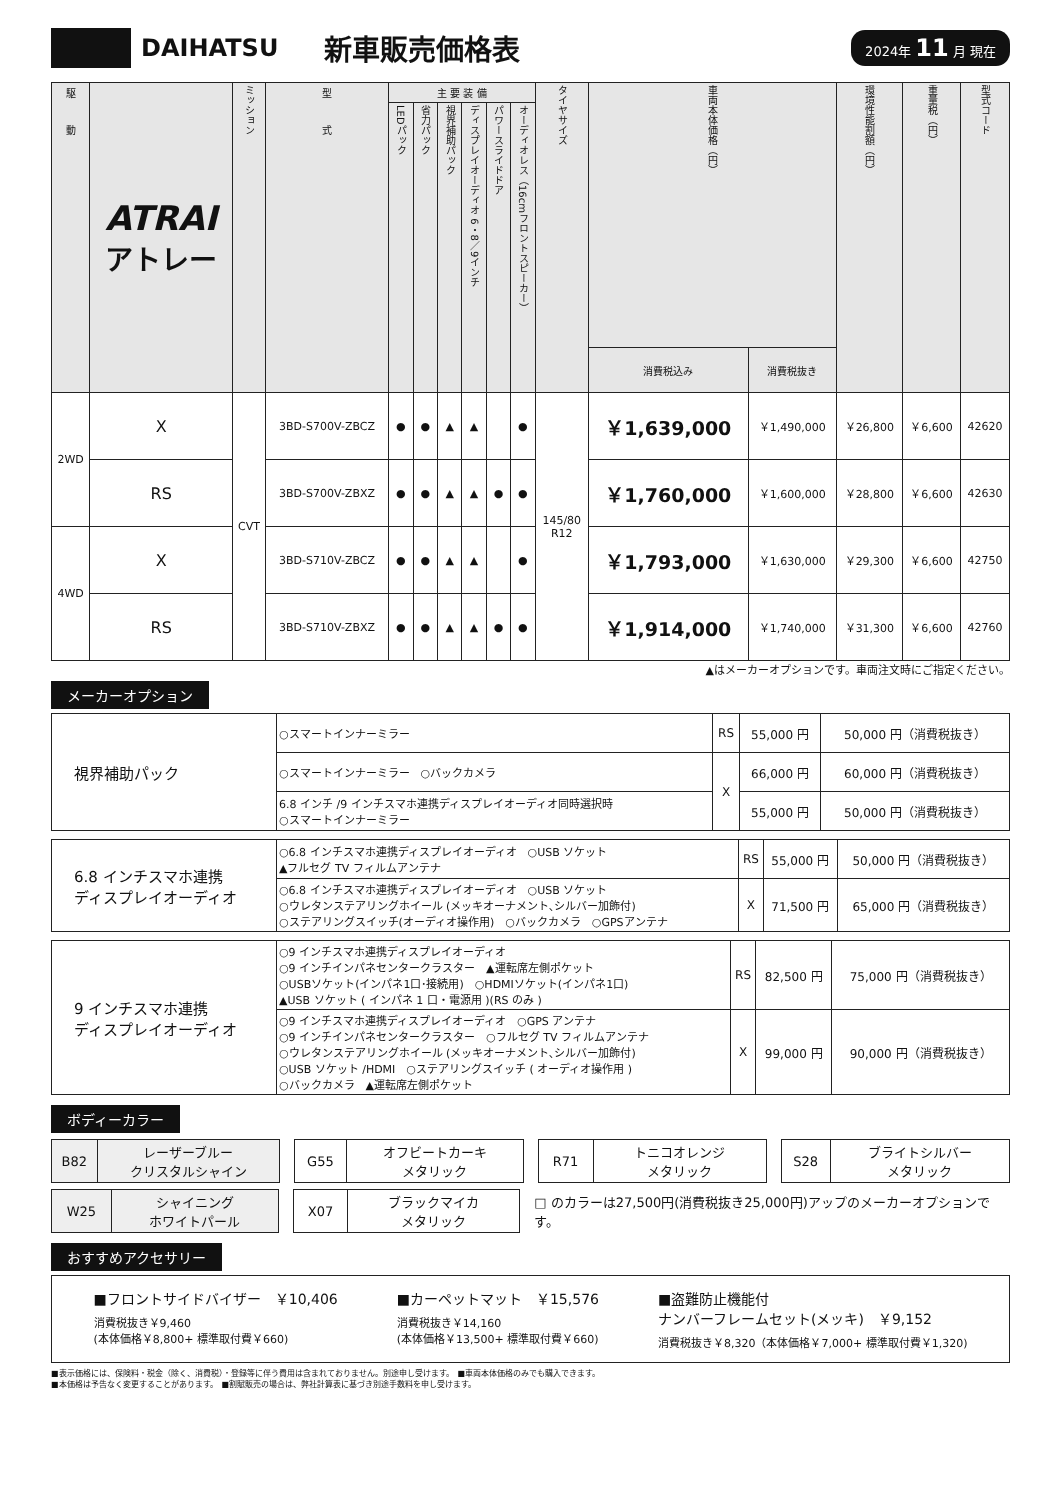DAIHATSU 新車販売価格表
2024年 11 月 現在
| 駆 動 | ATRAI アトレー | ミッション | 型 式 | 主 要 装 備 | | | | | | タイヤサイズ | 車両本体価格（円） | | 環境性能割額（円） | 重量税（円） | 型式コード |
| --- | --- | --- | --- | --- | --- | --- | --- | --- | --- | --- | --- | --- | --- | --- | --- |
| | | | | LEDパック | 省力パック | 視界補助パック | ディスプレイオーディオ 6・8／9インチ | パワースライドドア | オーディオレス（16cmフロントスピーカー） | | | | | | |
| | | | | | | | | | | | 消費税込み | 消費税抜き | | | |
| 2WD | X | CVT | 3BD-S700V-ZBCZ | ● | ● | ▲ | ▲ | | ● | 145/80 R12 | ￥1,639,000 | ￥1,490,000 | ￥26,800 | ￥6,600 | 42620 |
| | RS | | 3BD-S700V-ZBXZ | ● | ● | ▲ | ▲ | ● | ● | | ￥1,760,000 | ￥1,600,000 | ￥28,800 | ￥6,600 | 42630 |
| 4WD | X | | 3BD-S710V-ZBCZ | ● | ● | ▲ | ▲ | | ● | | ￥1,793,000 | ￥1,630,000 | ￥29,300 | ￥6,600 | 42750 |
| | RS | | 3BD-S710V-ZBXZ | ● | ● | ▲ | ▲ | ● | ● | | ￥1,914,000 | ￥1,740,000 | ￥31,300 | ￥6,600 | 42760 |
▲はメーカーオプションです。車両注文時にご指定ください。
メーカーオプション
| 視界補助パック | ○スマートインナーミラー | RS | 55,000 円 | 50,000 円（消費税抜き） |
| | ○スマートインナーミラー ○バックカメラ | X | 66,000 円 | 60,000 円（消費税抜き） |
| | 6.8 インチ /9 インチスマホ連携ディスプレイオーディオ同時選択時 ○スマートインナーミラー | | 55,000 円 | 50,000 円（消費税抜き） |
| 6.8 インチスマホ連携 ディスプレイオーディオ | ○6.8 インチスマホ連携ディスプレイオーディオ ○USB ソケット ▲フルセグ TV フィルムアンテナ | RS | 55,000 円 | 50,000 円（消費税抜き） |
| | ○6.8 インチスマホ連携ディスプレイオーディオ ○USB ソケット ○ウレタンステアリングホイール (メッキオーナメント､シルバー加飾付) ○ステアリングスイッチ(オーディオ操作用) ○バックカメラ ○GPSアンテナ | X | 71,500 円 | 65,000 円（消費税抜き） |
| 9 インチスマホ連携 ディスプレイオーディオ | ○9 インチスマホ連携ディスプレイオーディオ ○9 インチインパネセンタークラスター ▲運転席左側ポケット ○USBソケット(インパネ1口･接続用) ○HDMIソケット(インパネ1口) ▲USB ソケット ( インパネ 1 口・電源用 )(RS のみ ) | RS | 82,500 円 | 75,000 円（消費税抜き） |
| | ○9 インチスマホ連携ディスプレイオーディオ ○GPS アンテナ ○9 インチインパネセンタークラスター ○フルセグ TV フィルムアンテナ ○ウレタンステアリングホイール (メッキオーナメント､シルバー加飾付) ○USB ソケット /HDMI ○ステアリングスイッチ ( オーディオ操作用 ) ○バックカメラ ▲運転席左側ポケット | X | 99,000 円 | 90,000 円（消費税抜き） |
ボディーカラー
| B82 | レーザーブルー クリスタルシャイン |
| G55 | オフビートカーキ メタリック |
| R71 | トニコオレンジ メタリック |
| S28 | ブライトシルバー メタリック |
| W25 | シャイニング ホワイトパール |
| X07 | ブラックマイカ メタリック |
□ のカラーは27,500円(消費税抜き25,000円)アップのメーカーオプションです。
おすすめアクセサリー
■フロントサイドバイザー　￥10,406
消費税抜き￥9,460
(本体価格￥8,800+ 標準取付費￥660)
■カーペットマット　￥15,576
消費税抜き￥14,160
(本体価格￥13,500+ 標準取付費￥660)
■盗難防止機能付
ナンバーフレームセット(メッキ)　￥9,152
消費税抜き￥8,320（本体価格￥7,000+ 標準取付費￥1,320)
■表示価格には、保険料・税金（除く、消費税）・登録等に伴う費用は含まれておりません。別途申し受けます。　■車両本体価格のみでも購入できます。
■本価格は予告なく変更することがあります。　■割賦販売の場合は、弊社計算表に基づき別途手数料を申し受けます。